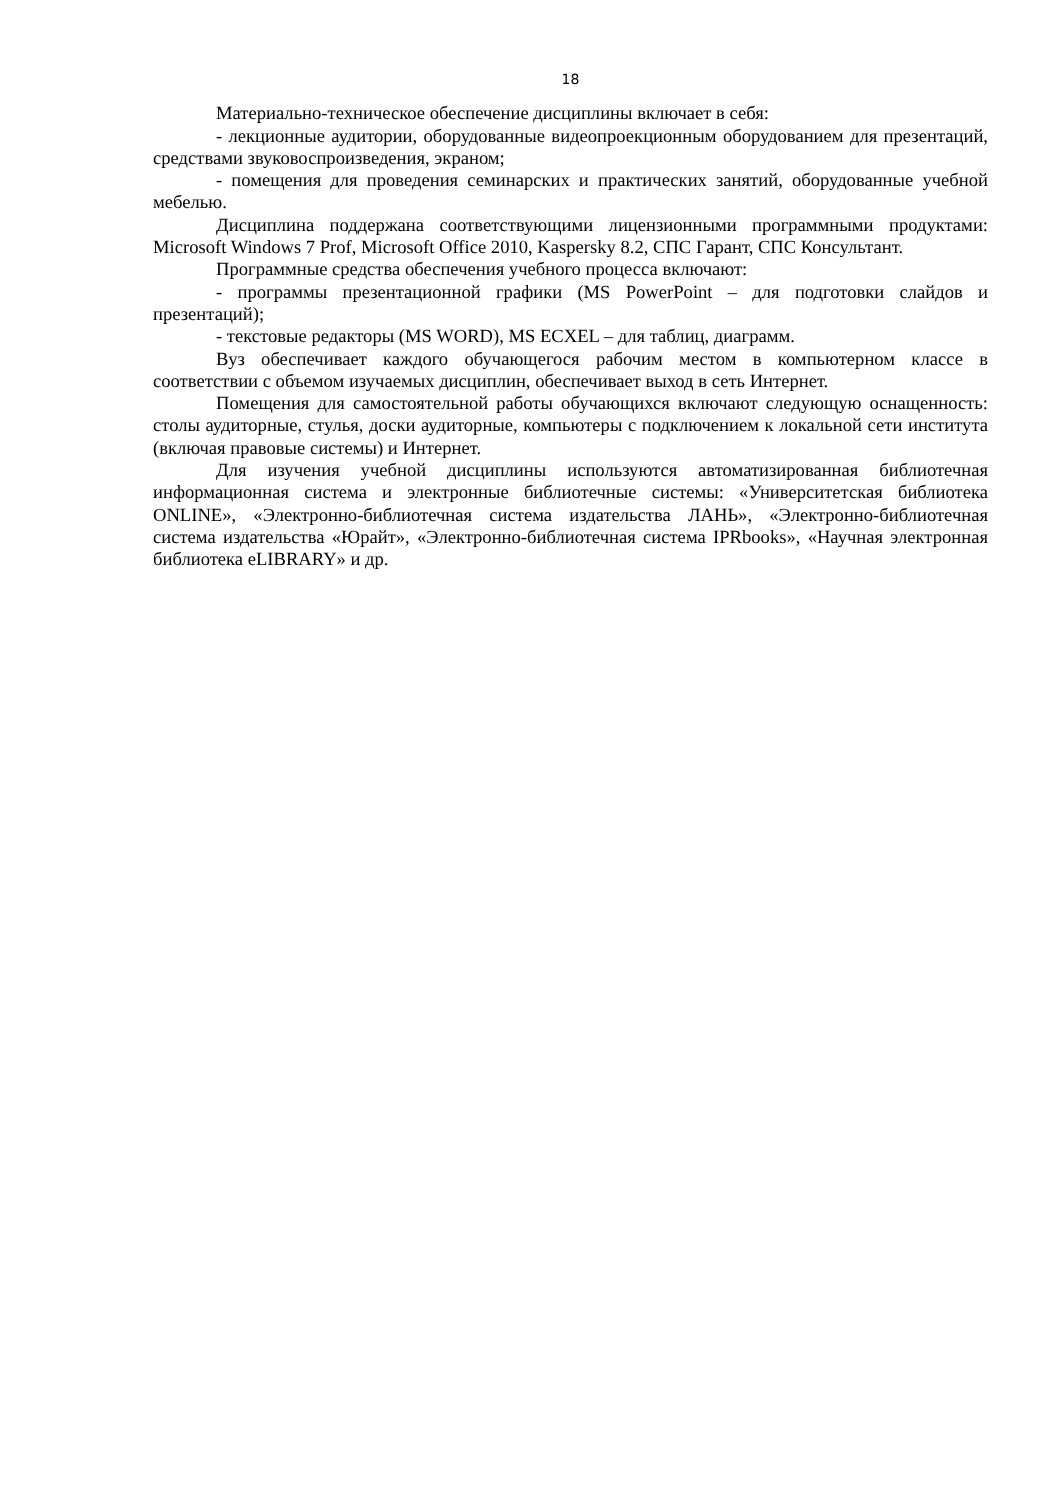18
Материально-техническое обеспечение дисциплины включает в себя:
- лекционные аудитории, оборудованные видеопроекционным оборудованием для презентаций, средствами звуковоспроизведения, экраном;
- помещения для проведения семинарских и практических занятий, оборудованные учебной мебелью.
Дисциплина поддержана соответствующими лицензионными программными продуктами: Microsoft Windows 7 Prof, Microsoft Office 2010, Kaspersky 8.2, СПС Гарант, СПС Консультант.
Программные средства обеспечения учебного процесса включают:
- программы презентационной графики (MS PowerPoint – для подготовки слайдов и презентаций);
- текстовые редакторы (MS WORD), MS ECXEL – для таблиц, диаграмм.
Вуз обеспечивает каждого обучающегося рабочим местом в компьютерном классе в соответствии с объемом изучаемых дисциплин, обеспечивает выход в сеть Интернет.
Помещения для самостоятельной работы обучающихся включают следующую оснащенность: столы аудиторные, стулья, доски аудиторные, компьютеры с подключением к локальной сети института (включая правовые системы) и Интернет.
Для изучения учебной дисциплины используются автоматизированная библиотечная информационная система и электронные библиотечные системы: «Университетская библиотека ONLINE», «Электронно-библиотечная система издательства ЛАНЬ», «Электронно-библиотечная система издательства «Юрайт», «Электронно-библиотечная система IPRbooks», «Научная электронная библиотека eLIBRARY» и др.